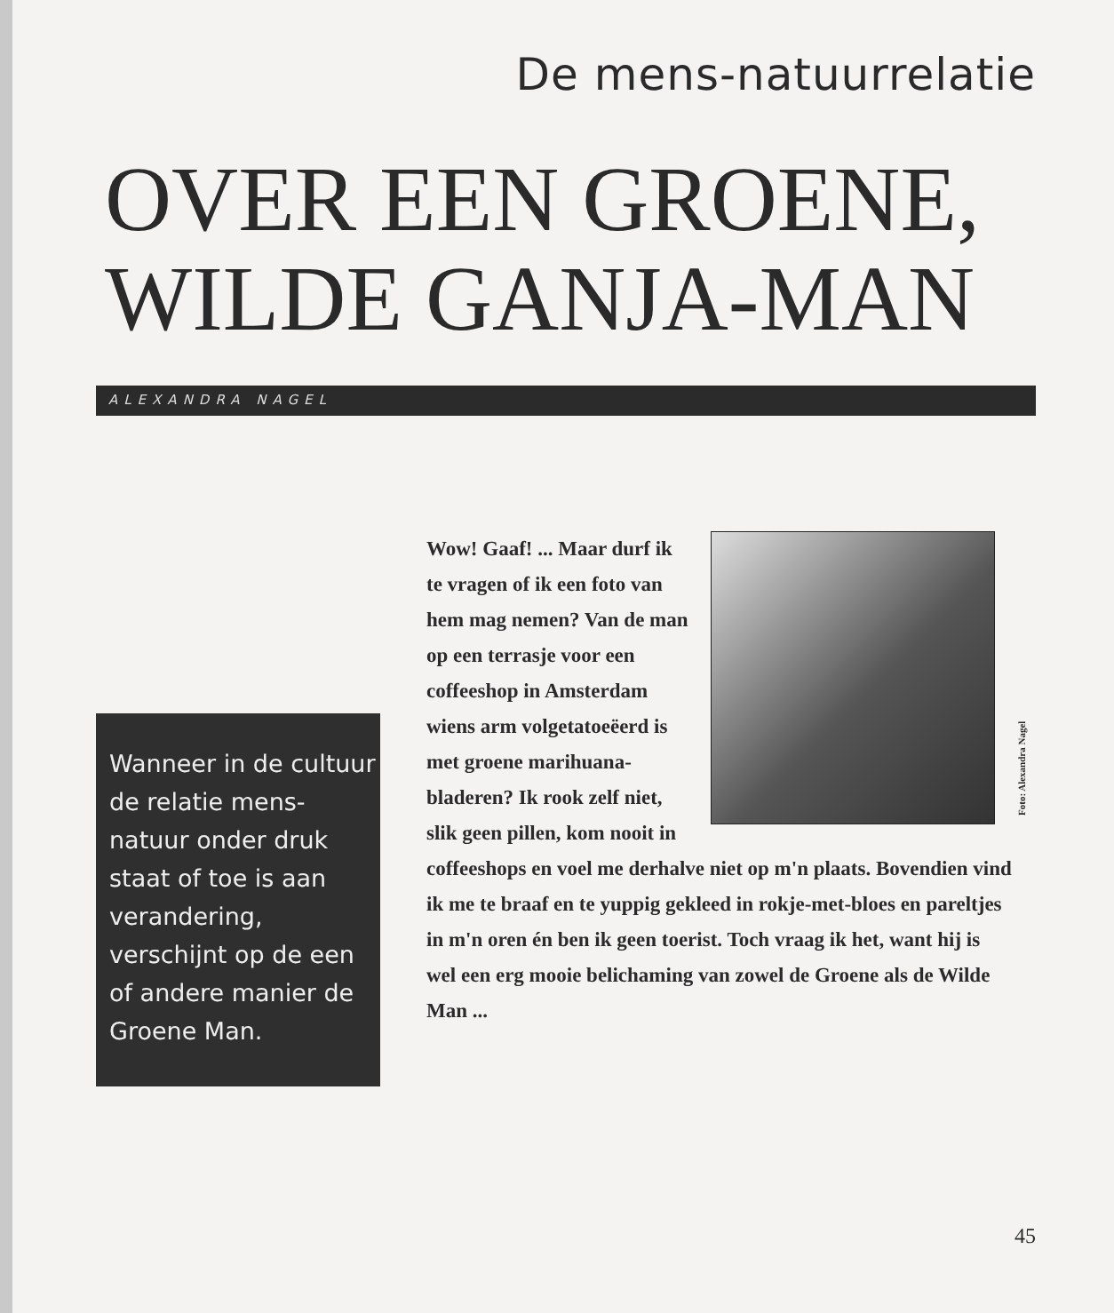De mens-natuurrelatie
OVER EEN GROENE,
WILDE GANJA-MAN
ALEXANDRA NAGEL
Wanneer in de cultuur de relatie mens-natuur onder druk staat of toe is aan verandering, verschijnt op de een of andere manier de Groene Man.
Foto: Alexandra Nagel
Wow! Gaaf! ... Maar durf ik te vragen of ik een foto van hem mag nemen? Van de man op een terrasje voor een coffee­shop in Amsterdam wiens arm volgetatoeëerd is met groene marihuana­bladeren? Ik rook zelf niet, slik geen pillen, kom nooit in coffeeshops en voel me derhalve niet op m'n plaats. Bovendien vind ik me te braaf en te yuppig gekleed in rokje-met-bloes en pareltjes in m'n oren én ben ik geen toerist. Toch vraag ik het, want hij is wel een erg mooie belichaming van zowel de Groene als de Wilde Man ...
45